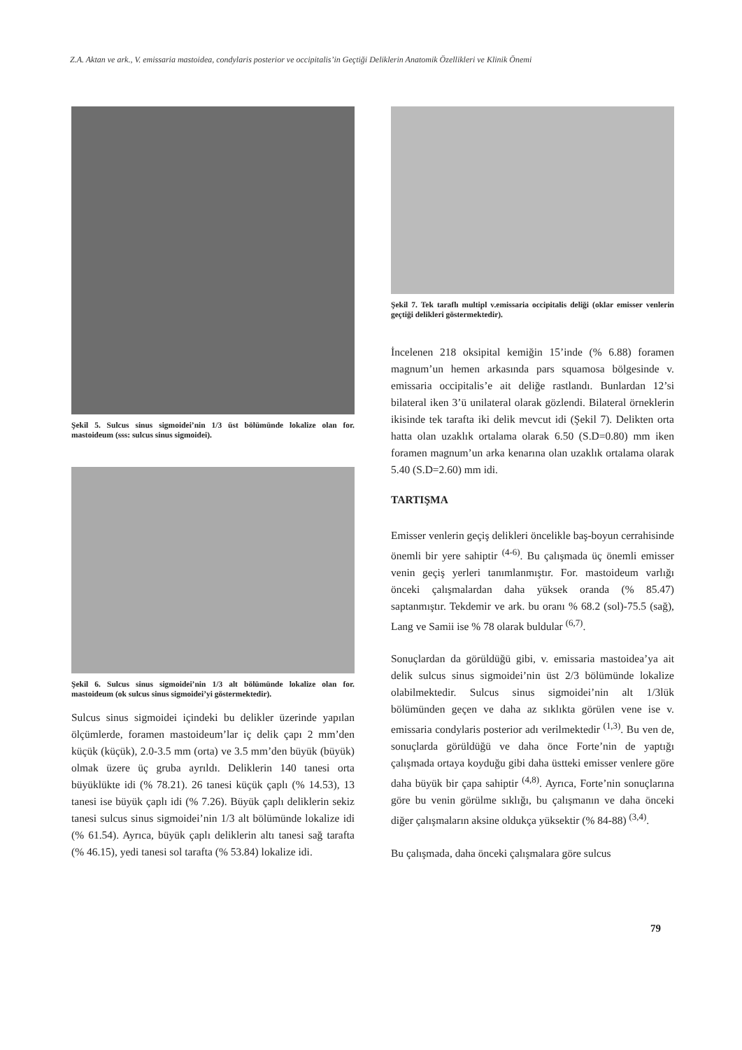Z.A. Aktan ve ark., V. emissaria mastoidea, condylaris posterior ve occipitalis’in Geçtiği Deliklerin Anatomik Özellikleri ve Klinik Önemi
Şekil 5. Sulcus sinus sigmoidei’nin 1/3 üst bölümünde lokalize olan for. mastoideum (sss: sulcus sinus sigmoidei).
Şekil 6. Sulcus sinus sigmoidei’nin 1/3 alt bölümünde lokalize olan for. mastoideum (ok sulcus sinus sigmoidei’yi göstermektedir).
Sulcus sinus sigmoidei içindeki bu delikler üzerinde yapılan ölçümlerde, foramen mastoideum’lar iç delik çapı 2 mm’den küçük (küçük), 2.0-3.5 mm (orta) ve 3.5 mm’den büyük (büyük) olmak üzere üç gruba ayrıldı. Deliklerin 140 tanesi orta büyüklükte idi (% 78.21). 26 tanesi küçük çaplı (% 14.53), 13 tanesi ise büyük çaplı idi (% 7.26). Büyük çaplı deliklerin sekiz tanesi sulcus sinus sigmoidei’nin 1/3 alt bölümünde lokalize idi (% 61.54). Ayrıca, büyük çaplı deliklerin altı tanesi sağ tarafta (% 46.15), yedi tanesi sol tarafta (% 53.84) lokalize idi.
Şekil 7. Tek taraflı multipl v.emissaria occipitalis deliği (oklar emisser venlerin geçtiği delikleri göstermektedir).
İncelenen 218 oksipital kemiğin 15’inde (% 6.88) foramen magnum’un hemen arkasında pars squamosa bölgesinde v. emissaria occipitalis’e ait deliğe rastlandı. Bunlardan 12’si bilateral iken 3’ü unilateral olarak gözlendi. Bilateral örneklerin ikisinde tek tarafta iki delik mevcut idi (Şekil 7). Delikten orta hatta olan uzaklık ortalama olarak 6.50 (S.D=0.80) mm iken foramen magnum’un arka kenarına olan uzaklık ortalama olarak 5.40 (S.D=2.60) mm idi.
TARTIŞMA
Emisser venlerin geçiş delikleri öncelikle baş-boyun cerrahisinde önemli bir yere sahiptir <sup>(4-6)</sup>. Bu çalışmada üç önemli emisser venin geçiş yerleri tanımlanmıştır. For. mastoideum varlığı önceki çalışmalardan daha yüksek oranda (% 85.47) saptanmıştır. Tekdemir ve ark. bu oranı % 68.2 (sol)-75.5 (sağ), Lang ve Samii ise % 78 olarak buldular <sup>(6,7)</sup>.
Sonuçlardan da görüldüğü gibi, v. emissaria mastoidea’ya ait delik sulcus sinus sigmoidei’nin üst 2/3 bölümünde lokalize olabilmektedir. Sulcus sinus sigmoidei’nin alt 1/3lük bölümünden geçen ve daha az sıklıkta görülen vene ise v. emissaria condylaris posterior adı verilmektedir <sup>(1,3)</sup>. Bu ven de, sonuçlarda görüldüğü ve daha önce Forte’nin de yaptığı çalışmada ortaya koyduğu gibi daha üstteki emisser venlere göre daha büyük bir çapa sahiptir <sup>(4,8)</sup>. Ayrıca, Forte’nin sonuçlarına göre bu venin görülme sıklığı, bu çalışmanın ve daha önceki diğer çalışmaların aksine oldukça yüksektir (% 84-88) <sup>(3,4)</sup>.
Bu çalışmada, daha önceki çalışmalara göre sulcus
79